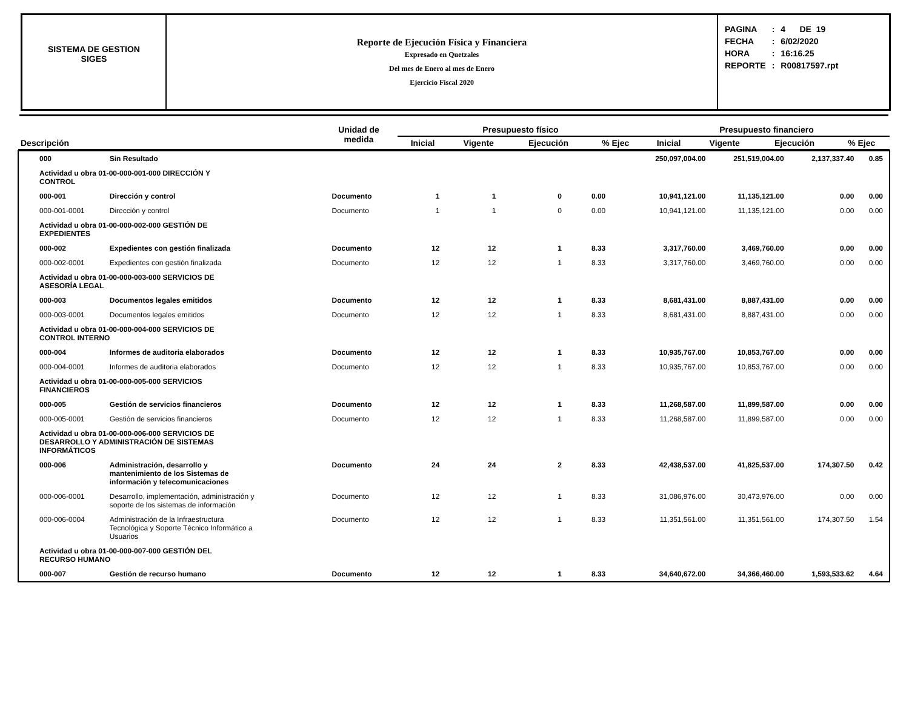SISTEMA DE GESTION
SIGES
Reporte de Ejecución Física y Financiera
Expresado en Quetzales
Del mes de Enero al mes de Enero
Ejercicio Fiscal 2020
| PAGINA | : | 4 DE 19 |
| FECHA | : | 6/02/2020 |
| HORA | : | 16:16.25 |
| REPORTE | : | R00817597.rpt |
| Descripción | Unidad de medida | Presupuesto físico | | | | Presupuesto financiero | | | |
| --- | --- | --- | --- | --- | --- | --- | --- | --- | --- |
| | | Inicial | Vigente | Ejecución | % Ejec | Inicial | Vigente | Ejecución | % Ejec |
| 000 | Sin Resultado | | | | | | 250,097,004.00 | 251,519,004.00 | 2,137,337.40 | 0.85 |
| Actividad u obra 01-00-000-001-000 DIRECCIÓN Y CONTROL | | | | | | | | | | |
| 000-001 | Dirección y control | Documento | 1 | 1 | 0 | 0.00 | 10,941,121.00 | 11,135,121.00 | 0.00 | 0.00 |
| 000-001-0001 | Dirección y control | Documento | 1 | 1 | 0 | 0.00 | 10,941,121.00 | 11,135,121.00 | 0.00 | 0.00 |
| Actividad u obra 01-00-000-002-000 GESTIÓN DE EXPEDIENTES | | | | | | | | | | |
| 000-002 | Expedientes con gestión finalizada | Documento | 12 | 12 | 1 | 8.33 | 3,317,760.00 | 3,469,760.00 | 0.00 | 0.00 |
| 000-002-0001 | Expedientes con gestión finalizada | Documento | 12 | 12 | 1 | 8.33 | 3,317,760.00 | 3,469,760.00 | 0.00 | 0.00 |
| Actividad u obra 01-00-000-003-000 SERVICIOS DE ASESORÍA LEGAL | | | | | | | | | | |
| 000-003 | Documentos legales emitidos | Documento | 12 | 12 | 1 | 8.33 | 8,681,431.00 | 8,887,431.00 | 0.00 | 0.00 |
| 000-003-0001 | Documentos legales emitidos | Documento | 12 | 12 | 1 | 8.33 | 8,681,431.00 | 8,887,431.00 | 0.00 | 0.00 |
| Actividad u obra 01-00-000-004-000 SERVICIOS DE CONTROL INTERNO | | | | | | | | | | |
| 000-004 | Informes de auditoria elaborados | Documento | 12 | 12 | 1 | 8.33 | 10,935,767.00 | 10,853,767.00 | 0.00 | 0.00 |
| 000-004-0001 | Informes de auditoria elaborados | Documento | 12 | 12 | 1 | 8.33 | 10,935,767.00 | 10,853,767.00 | 0.00 | 0.00 |
| Actividad u obra 01-00-000-005-000 SERVICIOS FINANCIEROS | | | | | | | | | | |
| 000-005 | Gestión de servicios financieros | Documento | 12 | 12 | 1 | 8.33 | 11,268,587.00 | 11,899,587.00 | 0.00 | 0.00 |
| 000-005-0001 | Gestión de servicios financieros | Documento | 12 | 12 | 1 | 8.33 | 11,268,587.00 | 11,899,587.00 | 0.00 | 0.00 |
| Actividad u obra 01-00-000-006-000 SERVICIOS DE DESARROLLO Y ADMINISTRACIÓN DE SISTEMAS INFORMÁTICOS | | | | | | | | | | |
| 000-006 | Administración, desarrollo y mantenimiento de los Sistemas de información y telecomunicaciones | Documento | 24 | 24 | 2 | 8.33 | 42,438,537.00 | 41,825,537.00 | 174,307.50 | 0.42 |
| 000-006-0001 | Desarrollo, implementación, administración y soporte de los sistemas de información | Documento | 12 | 12 | 1 | 8.33 | 31,086,976.00 | 30,473,976.00 | 0.00 | 0.00 |
| 000-006-0004 | Administración de la Infraestructura Tecnológica y Soporte Técnico Informático a Usuarios | Documento | 12 | 12 | 1 | 8.33 | 11,351,561.00 | 11,351,561.00 | 174,307.50 | 1.54 |
| Actividad u obra 01-00-000-007-000 GESTIÓN DEL RECURSO HUMANO | | | | | | | | | | |
| 000-007 | Gestión de recurso humano | Documento | 12 | 12 | 1 | 8.33 | 34,640,672.00 | 34,366,460.00 | 1,593,533.62 | 4.64 |